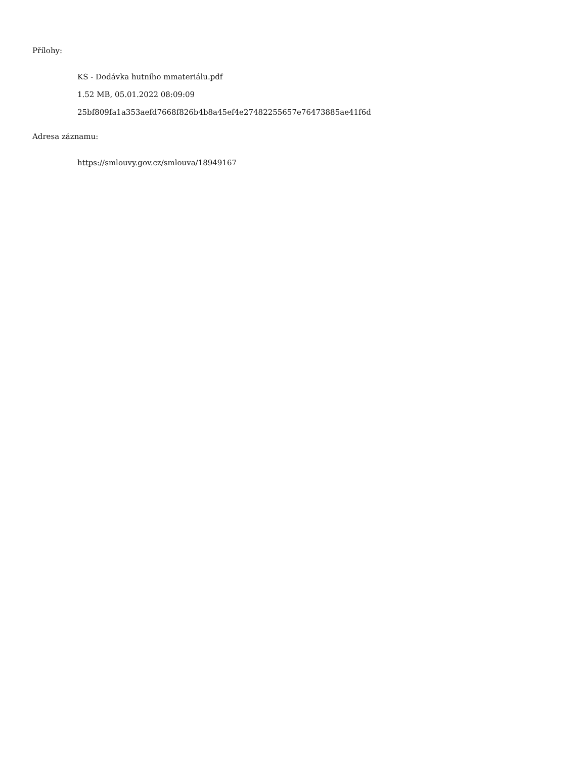Přílohy:
KS - Dodávka hutního mmateriálu.pdf
1.52 MB, 05.01.2022 08:09:09
25bf809fa1a353aefd7668f826b4b8a45ef4e27482255657e76473885ae41f6d
Adresa záznamu:
https://smlouvy.gov.cz/smlouva/18949167